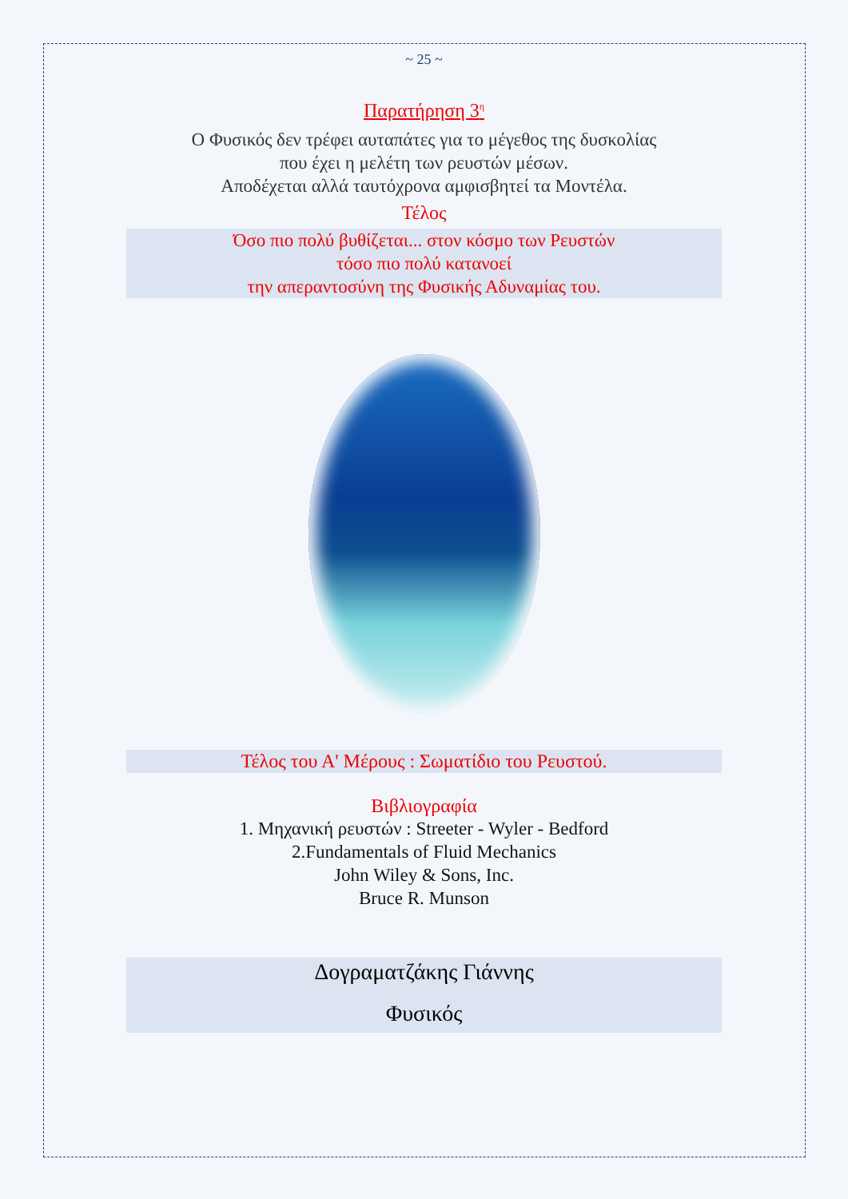~ 25 ~
Παρατήρηση 3<sup>η</sup>
Ο Φυσικός δεν τρέφει αυταπάτες για το μέγεθος της δυσκολίας
που έχει η μελέτη των ρευστών μέσων.
Αποδέχεται αλλά ταυτόχρονα αμφισβητεί τα Μοντέλα.
Τέλος
Όσο πιο πολύ βυθίζεται... στον κόσμο των Ρευστών
τόσο πιο πολύ κατανοεί
την απεραντοσύνη της Φυσικής Αδυναμίας του.
Τέλος του Α' Μέρους : Σωματίδιο του Ρευστού.
Βιβλιογραφία
1. Μηχανική ρευστών : Streeter - Wyler - Bedford
2.Fundamentals of Fluid Mechanics
John Wiley & Sons, Inc.
Bruce R. Munson
Δογραματζάκης Γιάννης
Φυσικός